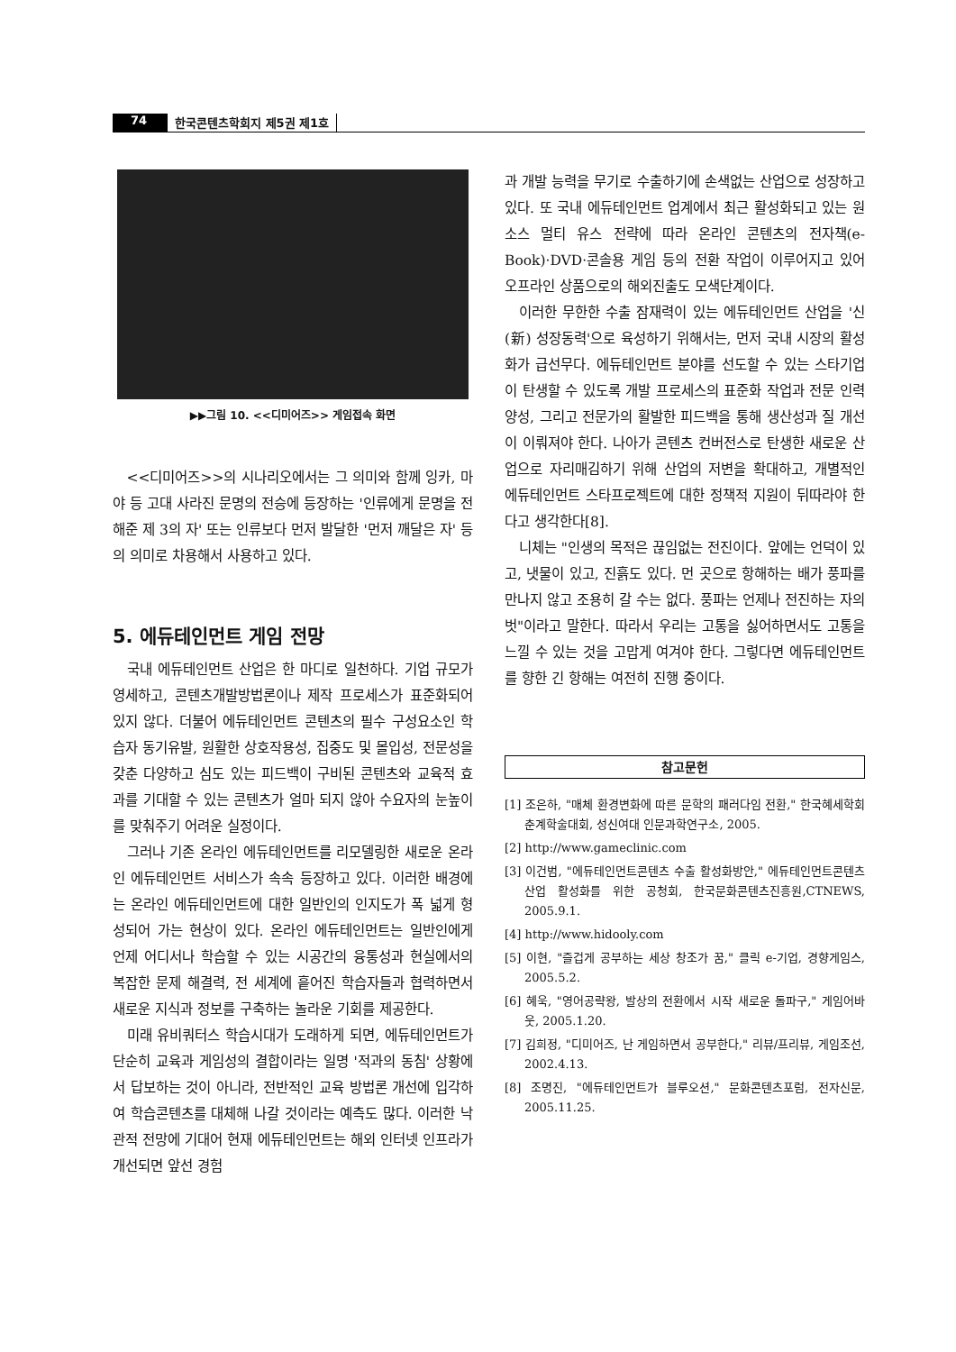74 한국콘텐츠학회지 제5권 제1호
▶▶그림 10. <<디미어즈>> 게임접속 화면
<<디미어즈>>의 시나리오에서는 그 의미와 함께 잉카, 마야 등 고대 사라진 문명의 전승에 등장하는 '인류에게 문명을 전해준 제 3의 자' 또는 인류보다 먼저 발달한 '먼저 깨달은 자' 등의 의미로 차용해서 사용하고 있다.
5. 에듀테인먼트 게임 전망
국내 에듀테인먼트 산업은 한 마디로 일천하다. 기업 규모가 영세하고, 콘텐츠개발방법론이나 제작 프로세스가 표준화되어 있지 않다. 더불어 에듀테인먼트 콘텐츠의 필수 구성요소인 학습자 동기유발, 원활한 상호작용성, 집중도 및 몰입성, 전문성을 갖춘 다양하고 심도 있는 피드백이 구비된 콘텐츠와 교육적 효과를 기대할 수 있는 콘텐츠가 얼마 되지 않아 수요자의 눈높이를 맞춰주기 어려운 실정이다.
그러나 기존 온라인 에듀테인먼트를 리모델링한 새로운 온라인 에듀테인먼트 서비스가 속속 등장하고 있다. 이러한 배경에는 온라인 에듀테인먼트에 대한 일반인의 인지도가 폭 넓게 형성되어 가는 현상이 있다. 온라인 에듀테인먼트는 일반인에게 언제 어디서나 학습할 수 있는 시공간의 융통성과 현실에서의 복잡한 문제 해결력, 전 세계에 흩어진 학습자들과 협력하면서 새로운 지식과 정보를 구축하는 놀라운 기회를 제공한다.
미래 유비쿼터스 학습시대가 도래하게 되면, 에듀테인먼트가 단순히 교육과 게임성의 결합이라는 일명 '적과의 동침' 상황에서 답보하는 것이 아니라, 전반적인 교육 방법론 개선에 입각하여 학습콘텐츠를 대체해 나갈 것이라는 예측도 많다. 이러한 낙관적 전망에 기대어 현재 에듀테인먼트는 해외 인터넷 인프라가 개선되면 앞선 경험
과 개발 능력을 무기로 수출하기에 손색없는 산업으로 성장하고 있다. 또 국내 에듀테인먼트 업계에서 최근 활성화되고 있는 원 소스 멀티 유스 전략에 따라 온라인 콘텐츠의 전자책(e-Book)·DVD·콘솔용 게임 등의 전환 작업이 이루어지고 있어 오프라인 상품으로의 해외진출도 모색단계이다.
이러한 무한한 수출 잠재력이 있는 에듀테인먼트 산업을 '신(新) 성장동력'으로 육성하기 위해서는, 먼저 국내 시장의 활성화가 급선무다. 에듀테인먼트 분야를 선도할 수 있는 스타기업이 탄생할 수 있도록 개발 프로세스의 표준화 작업과 전문 인력 양성, 그리고 전문가의 활발한 피드백을 통해 생산성과 질 개선이 이뤄져야 한다. 나아가 콘텐츠 컨버전스로 탄생한 새로운 산업으로 자리매김하기 위해 산업의 저변을 확대하고, 개별적인 에듀테인먼트 스타프로젝트에 대한 정책적 지원이 뒤따라야 한다고 생각한다[8].
니체는 "인생의 목적은 끊임없는 전진이다. 앞에는 언덕이 있고, 냇물이 있고, 진흙도 있다. 먼 곳으로 항해하는 배가 풍파를 만나지 않고 조용히 갈 수는 없다. 풍파는 언제나 전진하는 자의 벗"이라고 말한다. 따라서 우리는 고통을 싫어하면서도 고통을 느낄 수 있는 것을 고맙게 여겨야 한다. 그렇다면 에듀테인먼트를 향한 긴 항해는 여전히 진행 중이다.
참고문헌
[1] 조은하, "매체 환경변화에 따른 문학의 패러다임 전환," 한국혜세학회 춘계학술대회, 성신여대 인문과학연구소, 2005.
[2] http://www.gameclinic.com
[3] 이건범, "에듀테인먼트콘텐츠 수출 활성화방안," 에듀테인먼트콘텐츠 산업 활성화를 위한 공청회, 한국문화콘텐츠진흥원,CTNEWS, 2005.9.1.
[4] http://www.hidooly.com
[5] 이현, "즐겁게 공부하는 세상 창조가 꿈," 클릭 e-기업, 경향게임스, 2005.5.2.
[6] 혜욱, "영어공략왕, 발상의 전환에서 시작 새로운 돌파구," 게임어바웃, 2005.1.20.
[7] 김희정, "디미어즈, 난 게임하면서 공부한다," 리뷰/프리뷰, 게임조선, 2002.4.13.
[8] 조명진, "에듀테인먼트가 블루오션," 문화콘텐츠포럼, 전자신문, 2005.11.25.